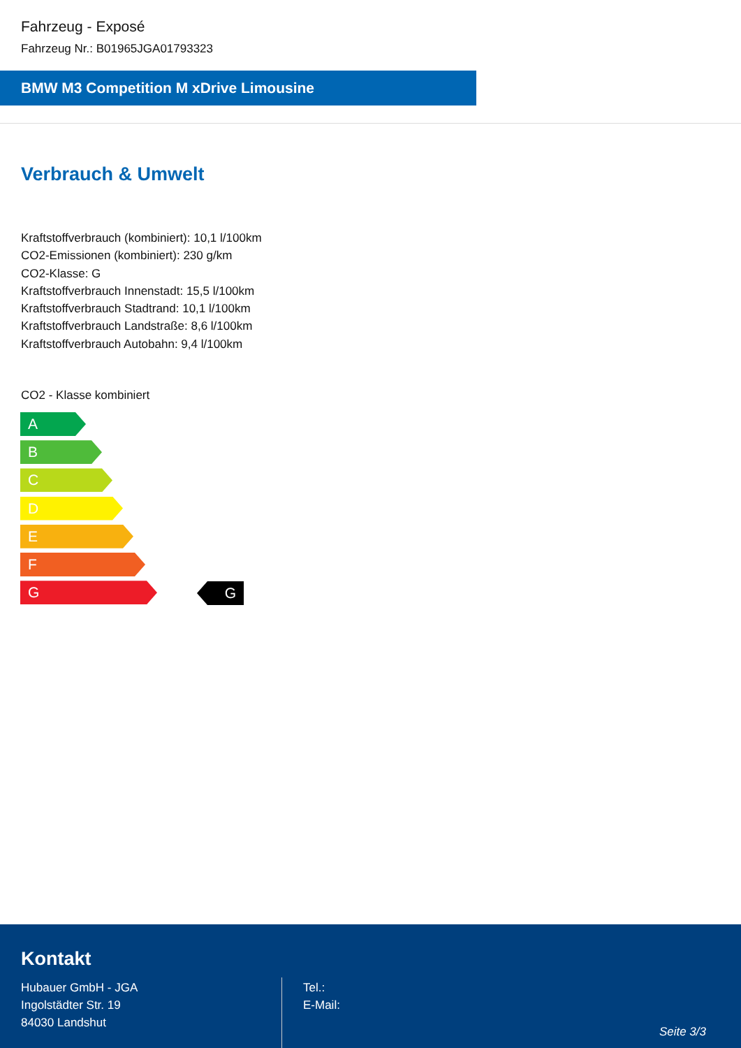Fahrzeug - Exposé
Fahrzeug Nr.: B01965JGA01793323
BMW M3 Competition M xDrive Limousine
Verbrauch & Umwelt
Kraftstoffverbrauch (kombiniert): 10,1 l/100km
CO2-Emissionen (kombiniert): 230 g/km
CO2-Klasse: G
Kraftstoffverbrauch Innenstadt: 15,5 l/100km
Kraftstoffverbrauch Stadtrand: 10,1 l/100km
Kraftstoffverbrauch Landstraße: 8,6 l/100km
Kraftstoffverbrauch Autobahn: 9,4 l/100km
CO2 - Klasse kombiniert
A
B
C
D
E
F
G
G
Kontakt
Hubauer GmbH - JGA
Ingolstädter Str. 19
84030 Landshut
Tel.:
E-Mail:
Seite 3/3